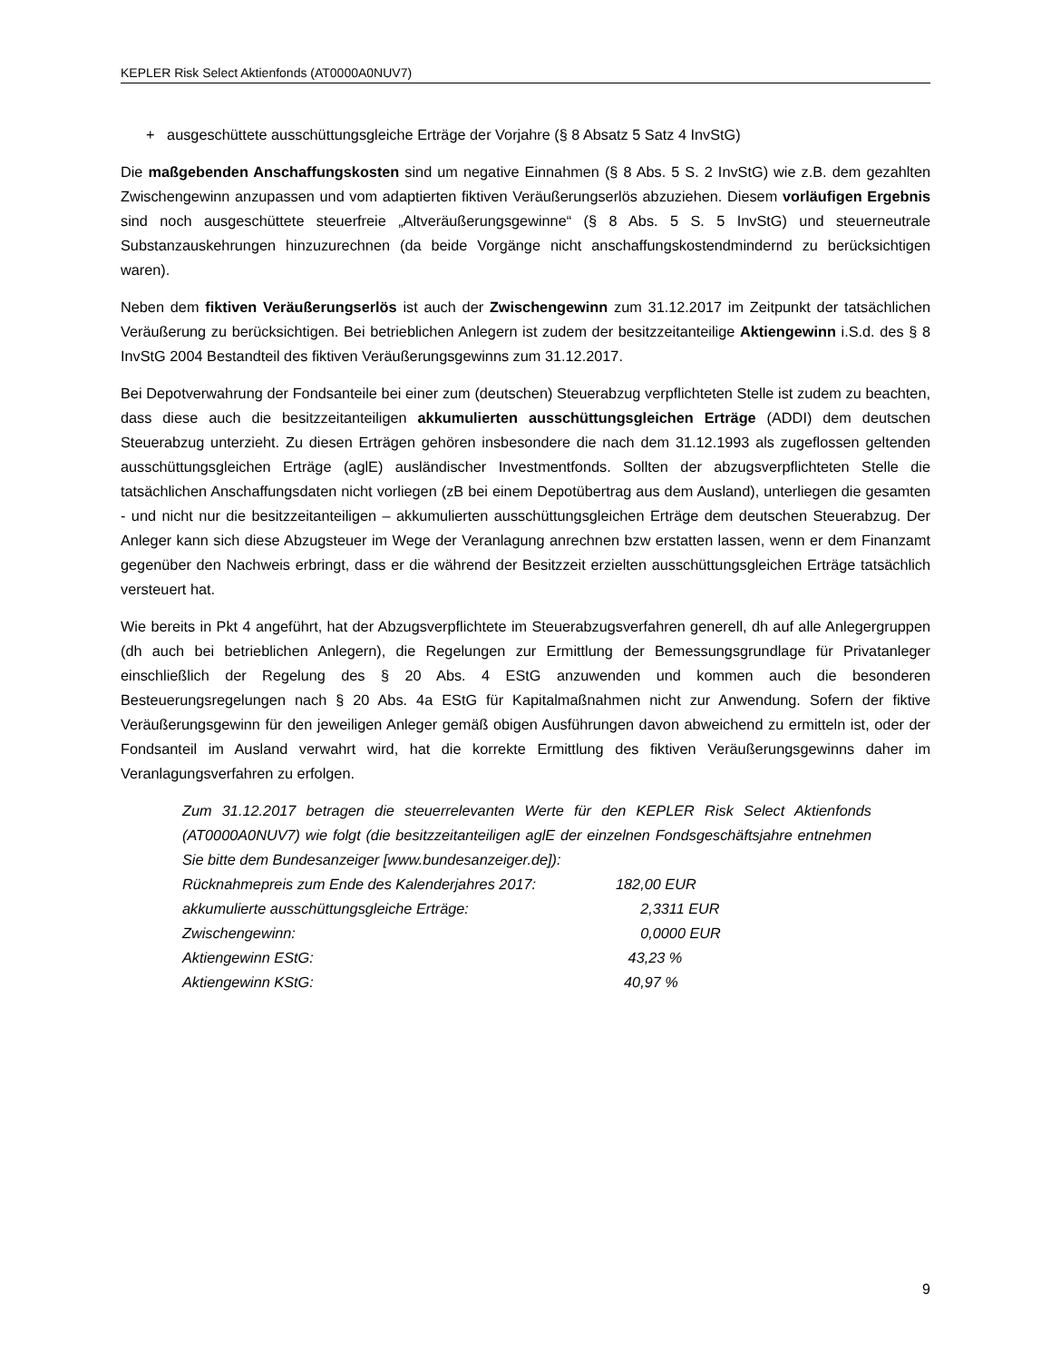KEPLER Risk Select Aktienfonds (AT0000A0NUV7)
+ ausgeschüttete ausschüttungsgleiche Erträge der Vorjahre (§ 8 Absatz 5 Satz 4 InvStG)
Die maßgebenden Anschaffungskosten sind um negative Einnahmen (§ 8 Abs. 5 S. 2 InvStG) wie z.B. dem gezahlten Zwischengewinn anzupassen und vom adaptierten fiktiven Veräußerungserlös abzuziehen. Diesem vorläufigen Ergebnis sind noch ausgeschüttete steuerfreie „Altveräußerungsgewinne“ (§ 8 Abs. 5 S. 5 InvStG) und steuerneutrale Substanzauskehrungen hinzuzurechnen (da beide Vorgänge nicht anschaffungskostendmindernd zu berücksichtigen waren).
Neben dem fiktiven Veräußerungserlös ist auch der Zwischengewinn zum 31.12.2017 im Zeitpunkt der tatsächlichen Veräußerung zu berücksichtigen. Bei betrieblichen Anlegern ist zudem der besitzzeitanteilige Aktiengewinn i.S.d. des § 8 InvStG 2004 Bestandteil des fiktiven Veräußerungsgewinns zum 31.12.2017.
Bei Depotverwahrung der Fondsanteile bei einer zum (deutschen) Steuerabzug verpflichteten Stelle ist zudem zu beachten, dass diese auch die besitzzeitanteiligen akkumulierten ausschüttungsgleichen Erträge (ADDI) dem deutschen Steuerabzug unterzieht. Zu diesen Erträgen gehören insbesondere die nach dem 31.12.1993 als zugeflossen geltenden ausschüttungsgleichen Erträge (aglE) ausländischer Investmentfonds. Sollten der abzugsverpflichteten Stelle die tatsächlichen Anschaffungsdaten nicht vorliegen (zB bei einem Depotübertrag aus dem Ausland), unterliegen die gesamten - und nicht nur die besitzzeitanteiligen – akkumulierten ausschüttungsgleichen Erträge dem deutschen Steuerabzug. Der Anleger kann sich diese Abzugsteuer im Wege der Veranlagung anrechnen bzw erstatten lassen, wenn er dem Finanzamt gegenüber den Nachweis erbringt, dass er die während der Besitzzeit erzielten ausschüttungsgleichen Erträge tatsächlich versteuert hat.
Wie bereits in Pkt 4 angeführt, hat der Abzugsverpflichtete im Steuerabzugsverfahren generell, dh auf alle Anlegergruppen (dh auch bei betrieblichen Anlegern), die Regelungen zur Ermittlung der Bemessungsgrundlage für Privatanleger einschließlich der Regelung des § 20 Abs. 4 EStG anzuwenden und kommen auch die besonderen Besteuerungsregelungen nach § 20 Abs. 4a EStG für Kapitalmaßnahmen nicht zur Anwendung. Sofern der fiktive Veräußerungsgewinn für den jeweiligen Anleger gemäß obigen Ausführungen davon abweichend zu ermitteln ist, oder der Fondsanteil im Ausland verwahrt wird, hat die korrekte Ermittlung des fiktiven Veräußerungsgewinns daher im Veranlagungsverfahren zu erfolgen.
Zum 31.12.2017 betragen die steuerrelevanten Werte für den KEPLER Risk Select Aktienfonds (AT0000A0NUV7) wie folgt (die besitzzeitanteiligen aglE der einzelnen Fondsgeschäftsjahre entnehmen Sie bitte dem Bundesanzeiger [www.bundesanzeiger.de]):
Rücknahmepreis zum Ende des Kalenderjahres 2017: 182,00 EUR
akkumulierte ausschüttungsgleiche Erträge: 2,3311 EUR
Zwischengewinn: 0,0000 EUR
Aktiengewinn EStG: 43,23 %
Aktiengewinn KStG: 40,97 %
9